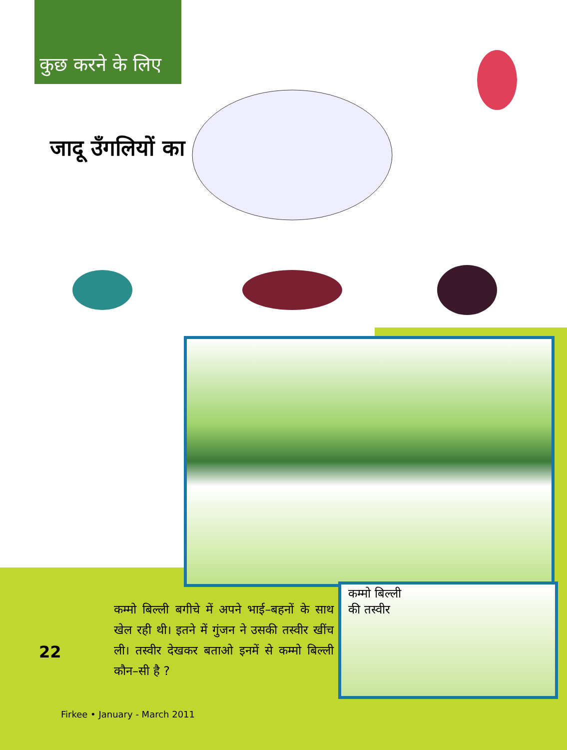कुछ करने के लिए
जादू उँगलियों का
कम्मो बिल्ली बगीचे में अपने भाई–बहनों के साथ खेल रही थी। इतने में गुंजन ने उसकी तस्वीर खींच ली। तस्वीर देखकर बताओ इनमें से कम्मो बिल्ली कौन–सी है ?
कम्मो बिल्ली
की तस्वीर
22
Firkee • January - March 2011